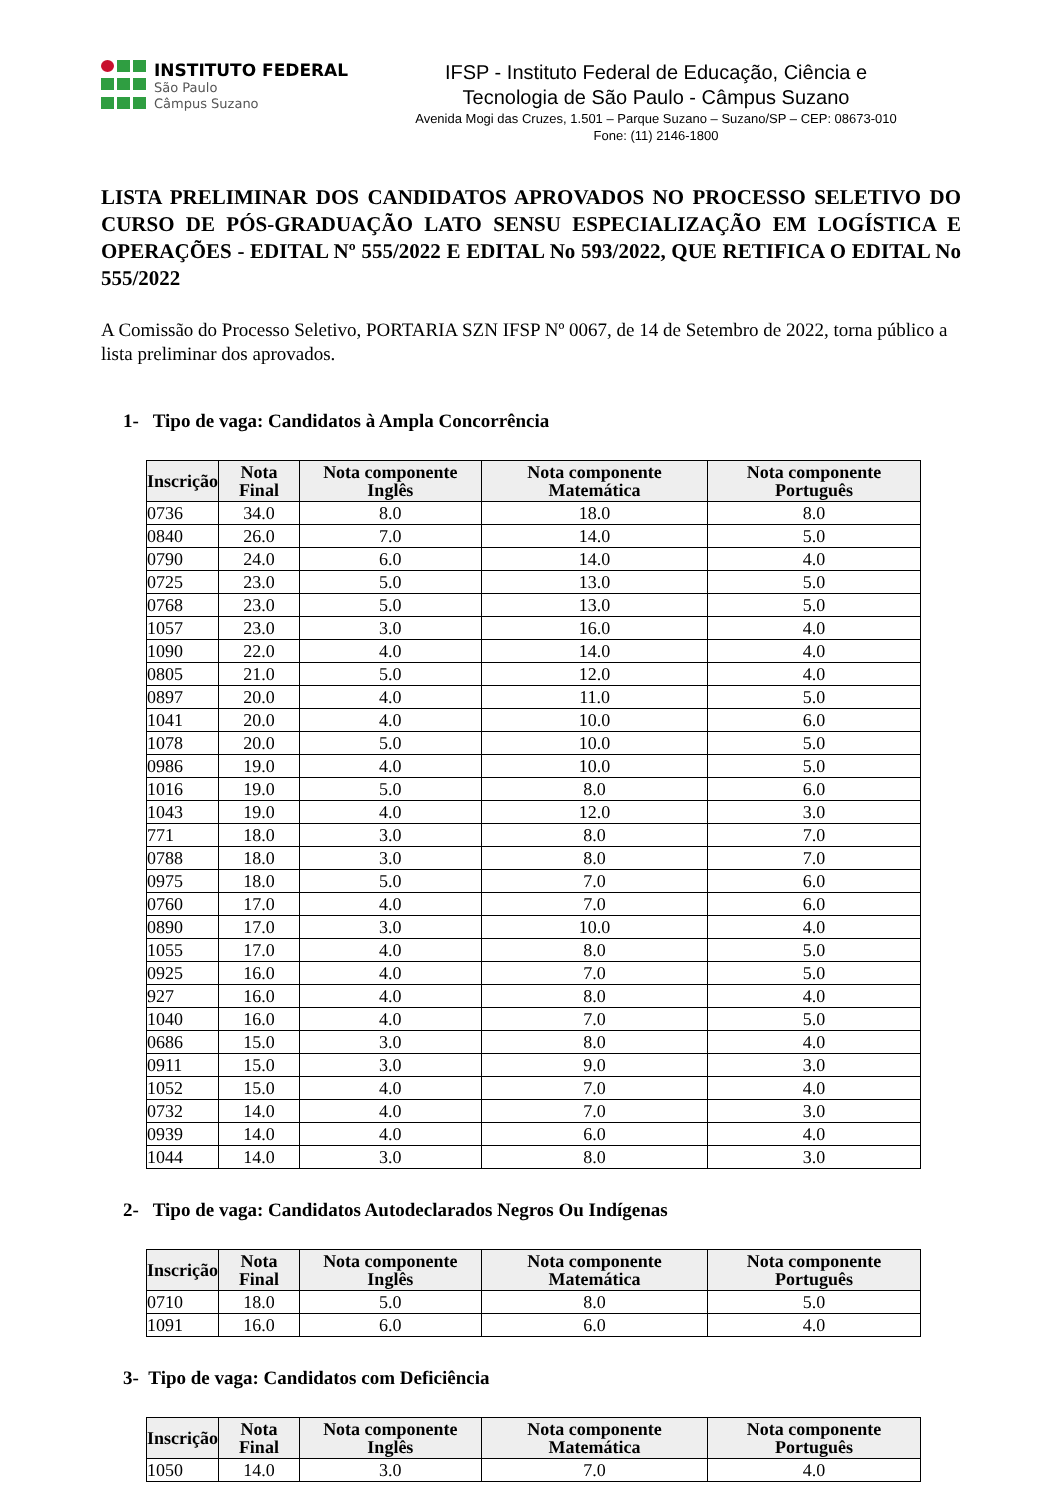INSTITUTO FEDERAL
São Paulo
Câmpus Suzano
IFSP - Instituto Federal de Educação, Ciência e
Tecnologia de São Paulo - Câmpus Suzano
Avenida Mogi das Cruzes, 1.501 – Parque Suzano – Suzano/SP – CEP: 08673-010
Fone: (11) 2146-1800
LISTA PRELIMINAR DOS CANDIDATOS APROVADOS NO PROCESSO SELETIVO DO CURSO DE PÓS-GRADUAÇÃO LATO SENSU ESPECIALIZAÇÃO EM LOGÍSTICA E OPERAÇÕES - EDITAL Nº 555/2022 E EDITAL No 593/2022, QUE RETIFICA O EDITAL No 555/2022
A Comissão do Processo Seletivo, PORTARIA SZN IFSP Nº 0067, de 14 de Setembro de 2022, torna público a lista preliminar dos aprovados.
1- Tipo de vaga: Candidatos à Ampla Concorrência
| Inscrição | Nota Final | Nota componente Inglês | Nota componente Matemática | Nota componente Português |
| --- | --- | --- | --- | --- |
| 0736 | 34.0 | 8.0 | 18.0 | 8.0 |
| 0840 | 26.0 | 7.0 | 14.0 | 5.0 |
| 0790 | 24.0 | 6.0 | 14.0 | 4.0 |
| 0725 | 23.0 | 5.0 | 13.0 | 5.0 |
| 0768 | 23.0 | 5.0 | 13.0 | 5.0 |
| 1057 | 23.0 | 3.0 | 16.0 | 4.0 |
| 1090 | 22.0 | 4.0 | 14.0 | 4.0 |
| 0805 | 21.0 | 5.0 | 12.0 | 4.0 |
| 0897 | 20.0 | 4.0 | 11.0 | 5.0 |
| 1041 | 20.0 | 4.0 | 10.0 | 6.0 |
| 1078 | 20.0 | 5.0 | 10.0 | 5.0 |
| 0986 | 19.0 | 4.0 | 10.0 | 5.0 |
| 1016 | 19.0 | 5.0 | 8.0 | 6.0 |
| 1043 | 19.0 | 4.0 | 12.0 | 3.0 |
| 771 | 18.0 | 3.0 | 8.0 | 7.0 |
| 0788 | 18.0 | 3.0 | 8.0 | 7.0 |
| 0975 | 18.0 | 5.0 | 7.0 | 6.0 |
| 0760 | 17.0 | 4.0 | 7.0 | 6.0 |
| 0890 | 17.0 | 3.0 | 10.0 | 4.0 |
| 1055 | 17.0 | 4.0 | 8.0 | 5.0 |
| 0925 | 16.0 | 4.0 | 7.0 | 5.0 |
| 927 | 16.0 | 4.0 | 8.0 | 4.0 |
| 1040 | 16.0 | 4.0 | 7.0 | 5.0 |
| 0686 | 15.0 | 3.0 | 8.0 | 4.0 |
| 0911 | 15.0 | 3.0 | 9.0 | 3.0 |
| 1052 | 15.0 | 4.0 | 7.0 | 4.0 |
| 0732 | 14.0 | 4.0 | 7.0 | 3.0 |
| 0939 | 14.0 | 4.0 | 6.0 | 4.0 |
| 1044 | 14.0 | 3.0 | 8.0 | 3.0 |
2- Tipo de vaga: Candidatos Autodeclarados Negros Ou Indígenas
| Inscrição | Nota Final | Nota componente Inglês | Nota componente Matemática | Nota componente Português |
| --- | --- | --- | --- | --- |
| 0710 | 18.0 | 5.0 | 8.0 | 5.0 |
| 1091 | 16.0 | 6.0 | 6.0 | 4.0 |
3- Tipo de vaga: Candidatos com Deficiência
| Inscrição | Nota Final | Nota componente Inglês | Nota componente Matemática | Nota componente Português |
| --- | --- | --- | --- | --- |
| 1050 | 14.0 | 3.0 | 7.0 | 4.0 |